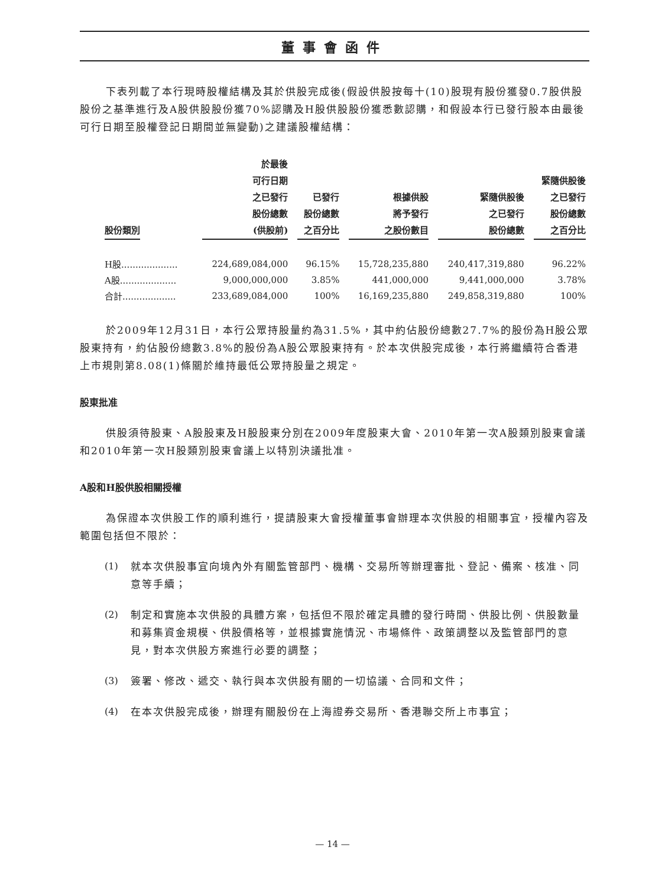董事會函件
下表列載了本行現時股權結構及其於供股完成後(假設供股按每十(10)股現有股份獲發0.7股供股股份之基準進行及A股供股股份獲70%認購及H股供股股份獲悉數認購，和假設本行已發行股本由最後可行日期至股權登記日期間並無變動)之建議股權結構：
| 股份類別 | 於最後 可行日期 之已發行 股份總數 (供股前) | 已發行 股份總數 之百分比 | 根據供股 將予發行 之股份數目 | 緊隨供股後 之已發行 股份總數 | 緊隨供股後 之已發行 股份總數 之百分比 |
| --- | --- | --- | --- | --- | --- |
| H股.................... | 224,689,084,000 | 96.15% | 15,728,235,880 | 240,417,319,880 | 96.22% |
| A股.................... | 9,000,000,000 | 3.85% | 441,000,000 | 9,441,000,000 | 3.78% |
| 合計................... | 233,689,084,000 | 100% | 16,169,235,880 | 249,858,319,880 | 100% |
於2009年12月31日，本行公眾持股量約為31.5%，其中約佔股份總數27.7%的股份為H股公眾股東持有，約佔股份總數3.8%的股份為A股公眾股東持有。於本次供股完成後，本行將繼續符合香港上市規則第8.08(1)條關於維持最低公眾持股量之規定。
股東批准
供股須待股東、A股股東及H股股東分別在2009年度股東大會、2010年第一次A股類別股東會議和2010年第一次H股類別股東會議上以特別決議批准。
A股和H股供股相關授權
為保證本次供股工作的順利進行，提請股東大會授權董事會辦理本次供股的相關事宜，授權內容及範圍包括但不限於：
(1) 就本次供股事宜向境內外有關監管部門、機構、交易所等辦理審批、登記、備案、核准、同意等手續；
(2) 制定和實施本次供股的具體方案，包括但不限於確定具體的發行時間、供股比例、供股數量和募集資金規模、供股價格等，並根據實施情況、市場條件、政策調整以及監管部門的意見，對本次供股方案進行必要的調整；
(3) 簽署、修改、遞交、執行與本次供股有關的一切協議、合同和文件；
(4) 在本次供股完成後，辦理有關股份在上海證券交易所、香港聯交所上市事宜；
— 14 —